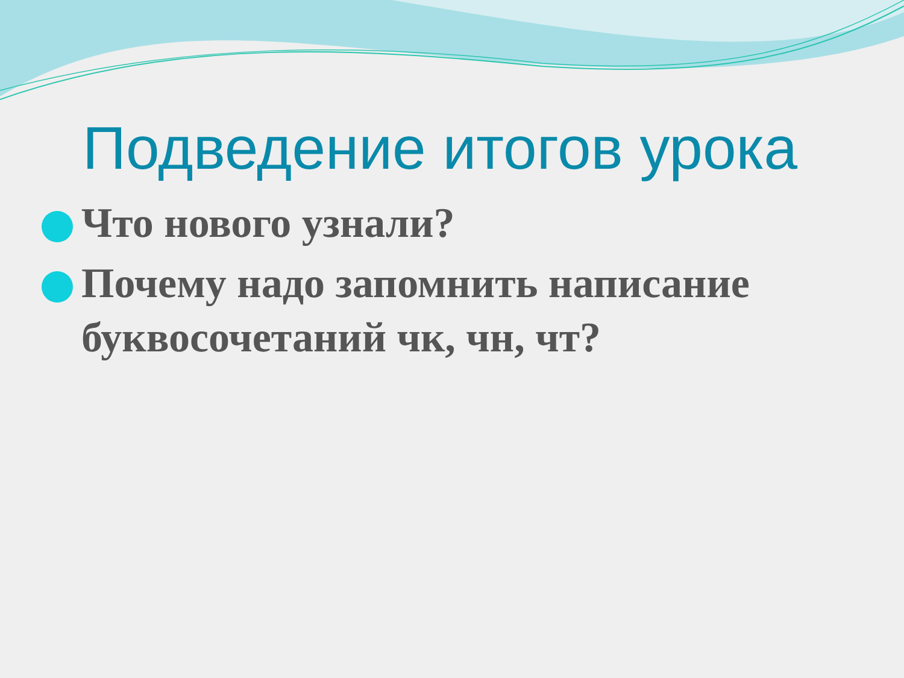Подведение итогов урока
Что нового узнали?
Почему надо запомнить написание буквосочетаний чк, чн, чт?